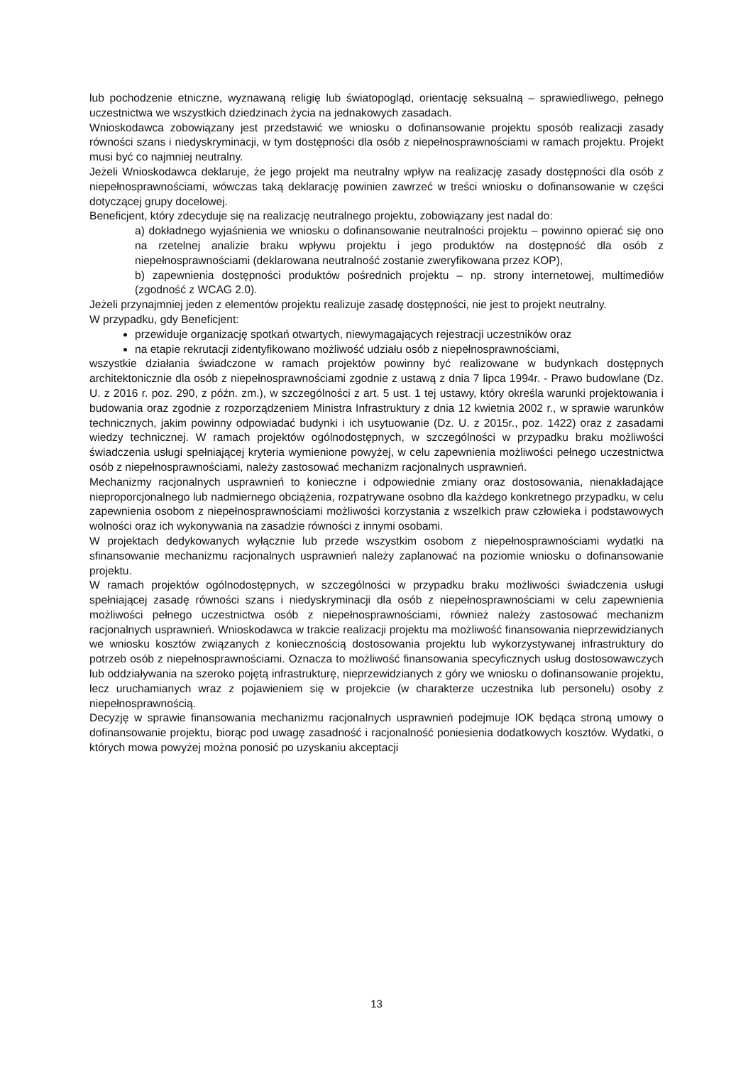lub pochodzenie etniczne, wyznawaną religię lub światopogląd, orientację seksualną – sprawiedliwego, pełnego uczestnictwa we wszystkich dziedzinach życia na jednakowych zasadach.
Wnioskodawca zobowiązany jest przedstawić we wniosku o dofinansowanie projektu sposób realizacji zasady równości szans i niedyskryminacji, w tym dostępności dla osób z niepełnosprawnościami w ramach projektu. Projekt musi być co najmniej neutralny.
Jeżeli Wnioskodawca deklaruje, że jego projekt ma neutralny wpływ na realizację zasady dostępności dla osób z niepełnosprawnościami, wówczas taką deklarację powinien zawrzeć w treści wniosku o dofinansowanie w części dotyczącej grupy docelowej.
Beneficjent, który zdecyduje się na realizację neutralnego projektu, zobowiązany jest nadal do:
a) dokładnego wyjaśnienia we wniosku o dofinansowanie neutralności projektu – powinno opierać się ono na rzetelnej analizie braku wpływu projektu i jego produktów na dostępność dla osób z niepełnosprawnościami (deklarowana neutralność zostanie zweryfikowana przez KOP),
b) zapewnienia dostępności produktów pośrednich projektu – np. strony internetowej, multimediów (zgodność z WCAG 2.0).
Jeżeli przynajmniej jeden z elementów projektu realizuje zasadę dostępności, nie jest to projekt neutralny.
W przypadku, gdy Beneficjent:
przewiduje organizację spotkań otwartych, niewymagających rejestracji uczestników oraz
na etapie rekrutacji zidentyfikowano możliwość udziału osób z niepełnosprawnościami,
wszystkie działania świadczone w ramach projektów powinny być realizowane w budynkach dostępnych architektonicznie dla osób z niepełnosprawnościami zgodnie z ustawą z dnia 7 lipca 1994r. - Prawo budowlane (Dz. U. z 2016 r. poz. 290, z późn. zm.), w szczególności z art. 5 ust. 1 tej ustawy, który określa warunki projektowania i budowania oraz zgodnie z rozporządzeniem Ministra Infrastruktury z dnia 12 kwietnia 2002 r., w sprawie warunków technicznych, jakim powinny odpowiadać budynki i ich usytuowanie (Dz. U. z 2015r., poz. 1422) oraz z zasadami wiedzy technicznej. W ramach projektów ogólnodostępnych, w szczególności w przypadku braku możliwości świadczenia usługi spełniającej kryteria wymienione powyżej, w celu zapewnienia możliwości pełnego uczestnictwa osób z niepełnosprawnościami, należy zastosować mechanizm racjonalnych usprawnień.
Mechanizmy racjonalnych usprawnień to konieczne i odpowiednie zmiany oraz dostosowania, nienakładające nieproporcjonalnego lub nadmiernego obciążenia, rozpatrywane osobno dla każdego konkretnego przypadku, w celu zapewnienia osobom z niepełnosprawnościami możliwości korzystania z wszelkich praw człowieka i podstawowych wolności oraz ich wykonywania na zasadzie równości z innymi osobami.
W projektach dedykowanych wyłącznie lub przede wszystkim osobom z niepełnosprawnościami wydatki na sfinansowanie mechanizmu racjonalnych usprawnień należy zaplanować na poziomie wniosku o dofinansowanie projektu.
W ramach projektów ogólnodostępnych, w szczególności w przypadku braku możliwości świadczenia usługi spełniającej zasadę równości szans i niedyskryminacji dla osób z niepełnosprawnościami w celu zapewnienia możliwości pełnego uczestnictwa osób z niepełnosprawnościami, również należy zastosować mechanizm racjonalnych usprawnień. Wnioskodawca w trakcie realizacji projektu ma możliwość finansowania nieprzewidzianych we wniosku kosztów związanych z koniecznością dostosowania projektu lub wykorzystywanej infrastruktury do potrzeb osób z niepełnosprawnościami. Oznacza to możliwość finansowania specyficznych usług dostosowawczych lub oddziaływania na szeroko pojętą infrastrukturę, nieprzewidzianych z góry we wniosku o dofinansowanie projektu, lecz uruchamianych wraz z pojawieniem się w projekcie (w charakterze uczestnika lub personelu) osoby z niepełnosprawnością.
Decyzję w sprawie finansowania mechanizmu racjonalnych usprawnień podejmuje IOK będąca stroną umowy o dofinansowanie projektu, biorąc pod uwagę zasadność i racjonalność poniesienia dodatkowych kosztów. Wydatki, o których mowa powyżej można ponosić po uzyskaniu akceptacji
13